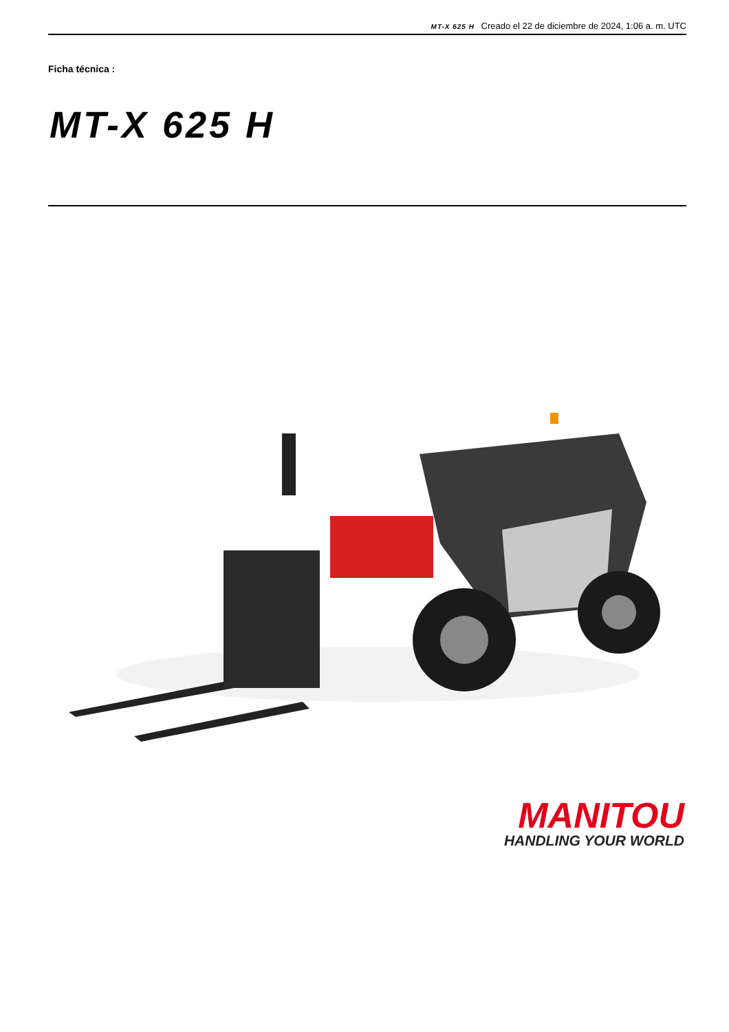MT-X 625 H Creado el 22 de diciembre de 2024, 1:06 a. m. UTC
Ficha técnica :
MT-X 625 H
MANITOU
HANDLING YOUR WORLD